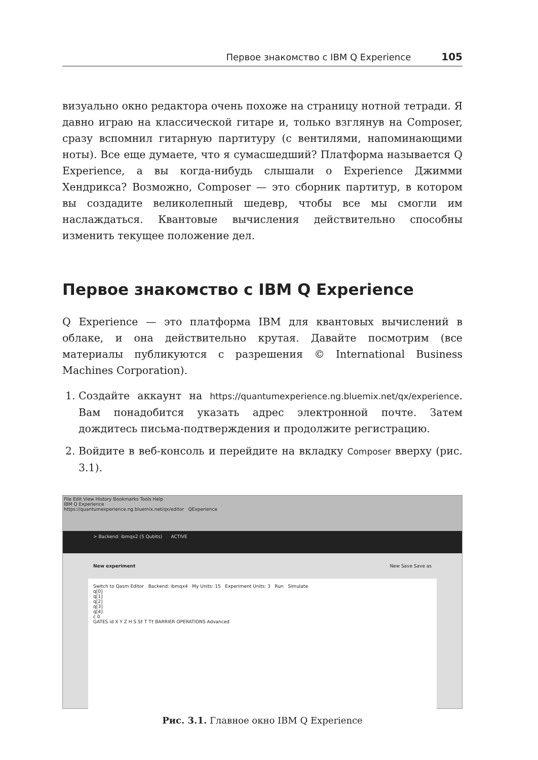Первое знакомство с IBM Q Experience 105
визуально окно редактора очень похоже на страницу нотной тетради. Я давно играю на классической гитаре и, только взглянув на Composer, сразу вспомнил гитарную партитуру (с вентилями, напоминающими ноты). Все еще думаете, что я сумасшедший? Платформа называется Q Experience, а вы когда-нибудь слышали о Experience Джимми Хендрикса? Возможно, Composer — это сборник партитур, в котором вы создадите великолепный шедевр, чтобы все мы смогли им наслаждаться. Квантовые вычисления действительно способны изменить текущее положение дел.
Первое знакомство с IBM Q Experience
Q Experience — это платформа IBM для квантовых вычислений в облаке, и она действительно крутая. Давайте посмотрим (все материалы публикуются с разрешения © International Business Machines Corporation).
1. Создайте аккаунт на https://quantumexperience.ng.bluemix.net/qx/experience. Вам понадобится указать адрес электронной почте. Затем дождитесь письма-подтверждения и продолжите регистрацию.
2. Войдите в веб-консоль и перейдите на вкладку Composer вверху (рис. 3.1).
File Edit View History Bookmarks Tools Help
IBM Q Experience
https://quantumexperience.ng.bluemix.net/qx/editor QExperience
> Backend: ibmqx2 (5 Qubits) ACTIVE
New experiment New Save Save as
Switch to Qasm Editor Backend: ibmqx4 My Units: 15 Experiment Units: 3 Run Simulate
q[0]
q[1]
q[2]
q[3]
q[4]
c 0
GATES id X Y Z H S S† T T† BARRIER OPERATIONS Advanced
Рис. 3.1. Главное окно IBM Q Experience